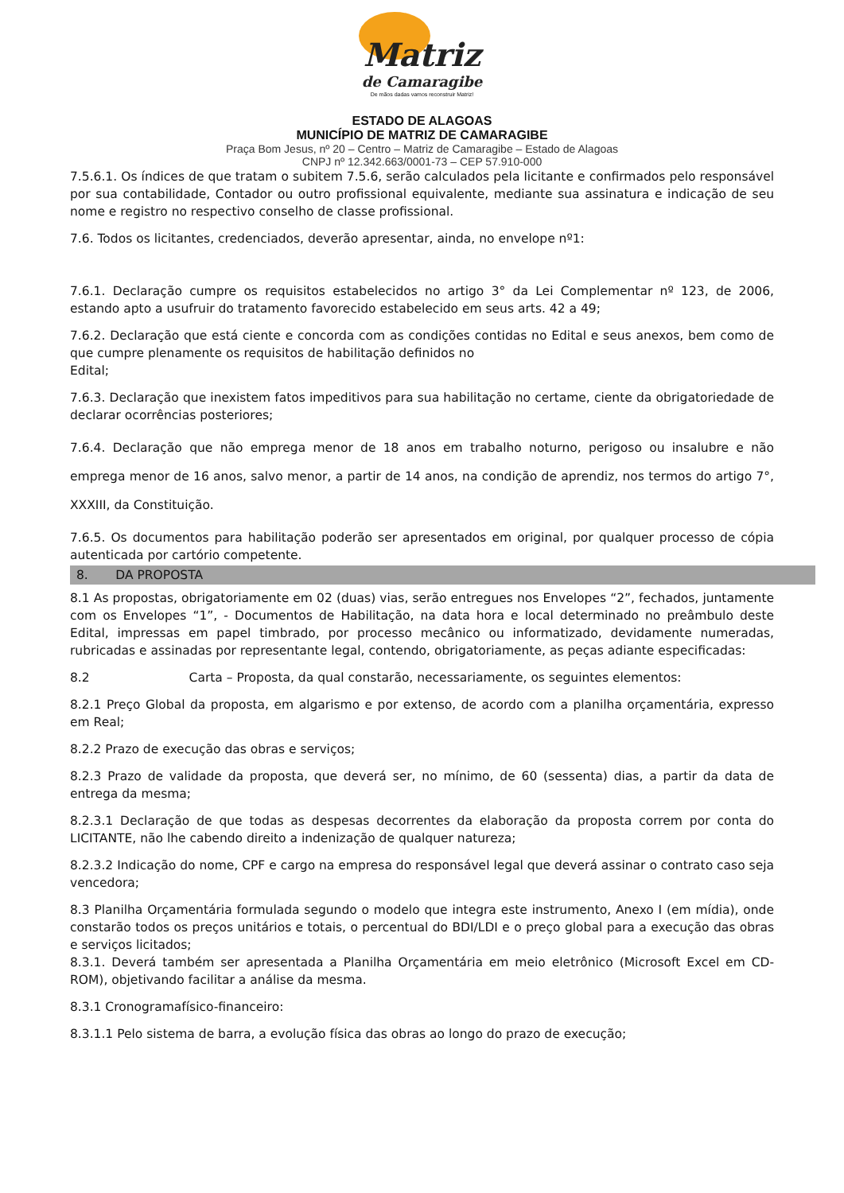Matriz
de Camaragibe
De mãos dadas vamos reconstruir Matriz!
ESTADO DE ALAGOAS
MUNICÍPIO DE MATRIZ DE CAMARAGIBE
Praça Bom Jesus, nº 20 – Centro – Matriz de Camaragibe – Estado de Alagoas
CNPJ nº 12.342.663/0001-73 – CEP 57.910-000
7.5.6.1. Os índices de que tratam o subitem 7.5.6, serão calculados pela licitante e confirmados pelo responsável por sua contabilidade, Contador ou outro profissional equivalente, mediante sua assinatura e indicação de seu nome e registro no respectivo conselho de classe profissional.
7.6. Todos os licitantes, credenciados, deverão apresentar, ainda, no envelope nº1:
7.6.1. Declaração cumpre os requisitos estabelecidos no artigo 3° da Lei Complementar nº 123, de 2006, estando apto a usufruir do tratamento favorecido estabelecido em seus arts. 42 a 49;
7.6.2. Declaração que está ciente e concorda com as condições contidas no Edital e seus anexos, bem como de que cumpre plenamente os requisitos de habilitação definidos no
Edital;
7.6.3. Declaração que inexistem fatos impeditivos para sua habilitação no certame, ciente da obrigatoriedade de declarar ocorrências posteriores;
7.6.4. Declaração que não emprega menor de 18 anos em trabalho noturno, perigoso ou insalubre e não emprega menor de 16 anos, salvo menor, a partir de 14 anos, na condição de aprendiz, nos termos do artigo 7°, XXXIII, da Constituição.
7.6.5. Os documentos para habilitação poderão ser apresentados em original, por qualquer processo de cópia autenticada por cartório competente.
8. DA PROPOSTA
8.1 As propostas, obrigatoriamente em 02 (duas) vias, serão entregues nos Envelopes “2”, fechados, juntamente com os Envelopes “1”, - Documentos de Habilitação, na data hora e local determinado no preâmbulo deste Edital, impressas em papel timbrado, por processo mecânico ou informatizado, devidamente numeradas, rubricadas e assinadas por representante legal, contendo, obrigatoriamente, as peças adiante especificadas:
8.2 Carta – Proposta, da qual constarão, necessariamente, os seguintes elementos:
8.2.1 Preço Global da proposta, em algarismo e por extenso, de acordo com a planilha orçamentária, expresso em Real;
8.2.2 Prazo de execução das obras e serviços;
8.2.3 Prazo de validade da proposta, que deverá ser, no mínimo, de 60 (sessenta) dias, a partir da data de entrega da mesma;
8.2.3.1 Declaração de que todas as despesas decorrentes da elaboração da proposta correm por conta do LICITANTE, não lhe cabendo direito a indenização de qualquer natureza;
8.2.3.2 Indicação do nome, CPF e cargo na empresa do responsável legal que deverá assinar o contrato caso seja vencedora;
8.3 Planilha Orçamentária formulada segundo o modelo que integra este instrumento, Anexo I (em mídia), onde constarão todos os preços unitários e totais, o percentual do BDI/LDI e o preço global para a execução das obras e serviços licitados;
8.3.1. Deverá também ser apresentada a Planilha Orçamentária em meio eletrônico (Microsoft Excel em CD-ROM), objetivando facilitar a análise da mesma.
8.3.1 Cronogramafísico-financeiro:
8.3.1.1 Pelo sistema de barra, a evolução física das obras ao longo do prazo de execução;